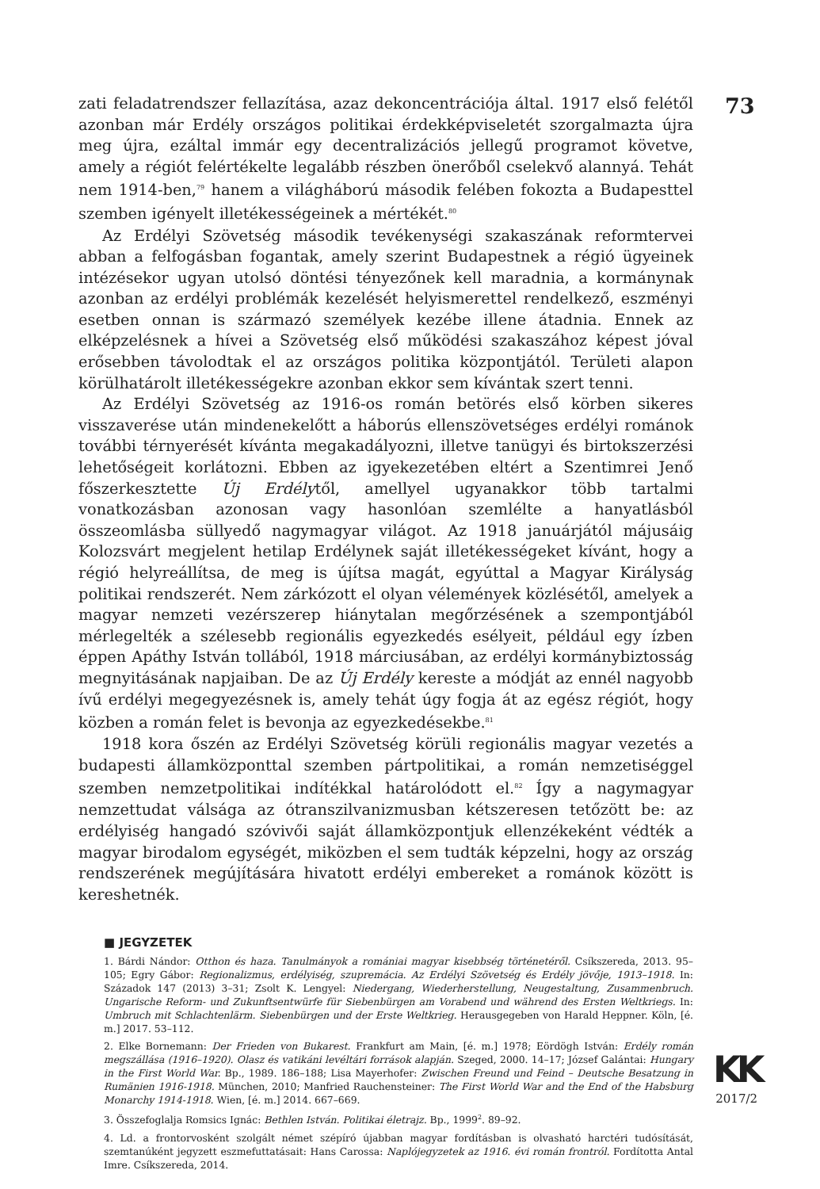zati feladatrendszer fellazítása, azaz dekoncentrációja által. 1917 első felétől azonban már Erdély országos politikai érdekképviseletét szorgalmazta újra meg újra, ezáltal immár egy decentralizációs jellegű programot követve, amely a régiót felértékelte legalább részben önerőből cselekvő alannyá. Tehát nem 1914-ben,<sup>79</sup> hanem a világháború második felében fokozta a Budapesttel szemben igényelt illetékességeinek a mértékét.<sup>80</sup>
Az Erdélyi Szövetség második tevékenységi szakaszának reformtervei abban a felfogásban fogantak, amely szerint Budapestnek a régió ügyeinek intézésekor ugyan utolsó döntési tényezőnek kell maradnia, a kormánynak azonban az erdélyi problémák kezelését helyismerettel rendelkező, eszményi esetben onnan is származó személyek kezébe illene átadnia. Ennek az elképzelésnek a hívei a Szövetség első működési szakaszához képest jóval erősebben távolodtak el az országos politika központjától. Területi alapon körülhatárolt illetékességekre azonban ekkor sem kívántak szert tenni.
Az Erdélyi Szövetség az 1916-os román betörés első körben sikeres visszaverése után mindenekelőtt a háborús ellenszövetséges erdélyi románok további térnyerését kívánta megakadályozni, illetve tanügyi és birtokszerzési lehetőségeit korlátozni. Ebben az igyekezetében eltért a Szentimrei Jenő főszerkesztette Új Erdélytől, amellyel ugyanakkor több tartalmi vonatkozásban azonosan vagy hasonlóan szemlélte a hanyatlásból összeomlásba süllyedő nagymagyar világot. Az 1918 januárjától májusáig Kolozsvárt megjelent hetilap Erdélynek saját illetékességeket kívánt, hogy a régió helyreállítsa, de meg is újítsa magát, egyúttal a Magyar Királyság politikai rendszerét. Nem zárkózott el olyan vélemények közlésétől, amelyek a magyar nemzeti vezérszerep hiánytalan megőrzésének a szempontjából mérlegelték a szélesebb regionális egyezkedés esélyeit, például egy ízben éppen Apáthy István tollából, 1918 márciusában, az erdélyi kormánybiztosság megnyitásának napjaiban. De az Új Erdély kereste a módját az ennél nagyobb ívű erdélyi megegyezésnek is, amely tehát úgy fogja át az egész régiót, hogy közben a román felet is bevonja az egyezkedésekbe.<sup>81</sup>
1918 kora őszén az Erdélyi Szövetség körüli regionális magyar vezetés a budapesti államközponttal szemben pártpolitikai, a román nemzetiséggel szemben nemzetpolitikai indítékkal határolódott el.<sup>82</sup> Így a nagymagyar nemzettudat válsága az ótranszilvanizmusban kétszeresen tetőzött be: az erdélyiség hangadó szóvivői saját államközpontjuk ellenzékeként védték a magyar birodalom egységét, miközben el sem tudták képzelni, hogy az ország rendszerének megújítására hivatott erdélyi embereket a románok között is kereshetnék.
■ JEGYZETEK
1. Bárdi Nándor: Otthon és haza. Tanulmányok a romániai magyar kisebbség történetéről. Csíkszereda, 2013. 95–105; Egry Gábor: Regionalizmus, erdélyiség, szupremácia. Az Erdélyi Szövetség és Erdély jövője, 1913–1918. In: Századok 147 (2013) 3–31; Zsolt K. Lengyel: Niedergang, Wiederherstellung, Neugestaltung, Zusammenbruch. Ungarische Reform- und Zukunftsentwürfe für Siebenbürgen am Vorabend und während des Ersten Weltkriegs. In: Umbruch mit Schlachtenlärm. Siebenbürgen und der Erste Weltkrieg. Herausgegeben von Harald Heppner. Köln, [é. m.] 2017. 53–112.
2. Elke Bornemann: Der Frieden von Bukarest. Frankfurt am Main, [é. m.] 1978; Eördögh István: Erdély román megszállása (1916–1920). Olasz és vatikáni levéltári források alapján. Szeged, 2000. 14–17; József Galántai: Hungary in the First World War. Bp., 1989. 186–188; Lisa Mayerhofer: Zwischen Freund und Feind – Deutsche Besatzung in Rumänien 1916-1918. München, 2010; Manfried Rauchensteiner: The First World War and the End of the Habsburg Monarchy 1914-1918. Wien, [é. m.] 2014. 667–669.
3. Összefoglalja Romsics Ignác: Bethlen István. Politikai életrajz. Bp., 1999<sup>2</sup>. 89–92.
4. Ld. a frontorvosként szolgált német szépíró újabban magyar fordításban is olvasható harctéri tudósítását, szemtanúként jegyzett eszmefuttatásait: Hans Carossa: Naplójegyzetek az 1916. évi román frontról. Fordította Antal Imre. Csíkszereda, 2014.
73
KK
2017/2